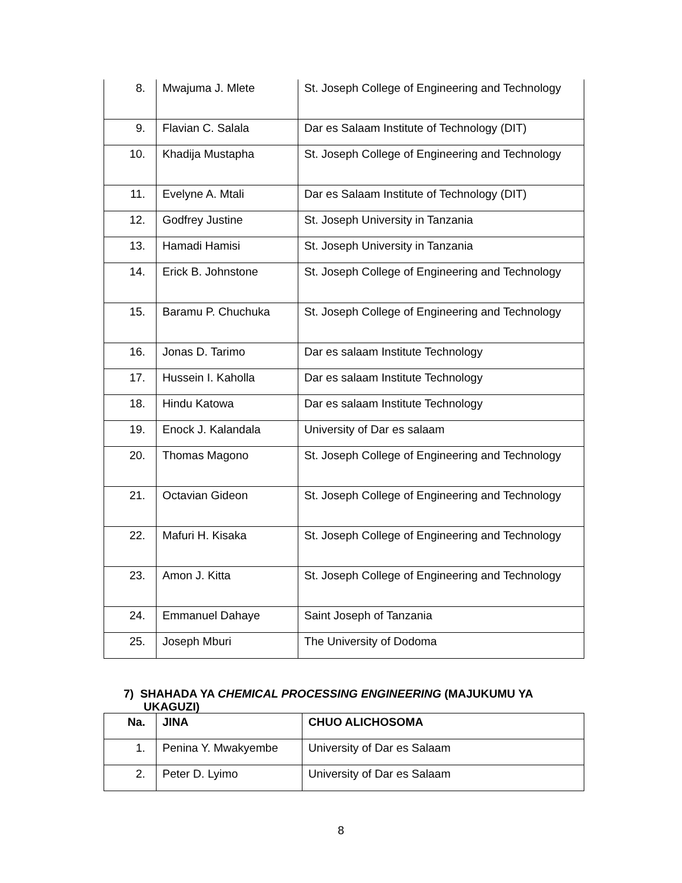| 8. | Mwajuma J. Mlete | St. Joseph College of Engineering and Technology |
| 9. | Flavian C. Salala | Dar es Salaam Institute of Technology (DIT) |
| 10. | Khadija Mustapha | St. Joseph College of Engineering and Technology |
| 11. | Evelyne A. Mtali | Dar es Salaam Institute of Technology (DIT) |
| 12. | Godfrey Justine | St. Joseph University in Tanzania |
| 13. | Hamadi Hamisi | St. Joseph University in Tanzania |
| 14. | Erick B. Johnstone | St. Joseph College of Engineering and Technology |
| 15. | Baramu P. Chuchuka | St. Joseph College of Engineering and Technology |
| 16. | Jonas D. Tarimo | Dar es salaam Institute Technology |
| 17. | Hussein I. Kaholla | Dar es salaam Institute Technology |
| 18. | Hindu Katowa | Dar es salaam Institute Technology |
| 19. | Enock J. Kalandala | University of Dar es salaam |
| 20. | Thomas Magono | St. Joseph College of Engineering and Technology |
| 21. | Octavian Gideon | St. Joseph College of Engineering and Technology |
| 22. | Mafuri H. Kisaka | St. Joseph College of Engineering and Technology |
| 23. | Amon J. Kitta | St. Joseph College of Engineering and Technology |
| 24. | Emmanuel Dahaye | Saint Joseph of Tanzania |
| 25. | Joseph Mburi | The University of Dodoma |
7) SHAHADA YA CHEMICAL PROCESSING ENGINEERING (MAJUKUMU YA UKAGUZI)
| Na. | JINA | CHUO ALICHOSOMA |
| --- | --- | --- |
| 1. | Penina Y. Mwakyembe | University of Dar es Salaam |
| 2. | Peter D. Lyimo | University of Dar es Salaam |
8